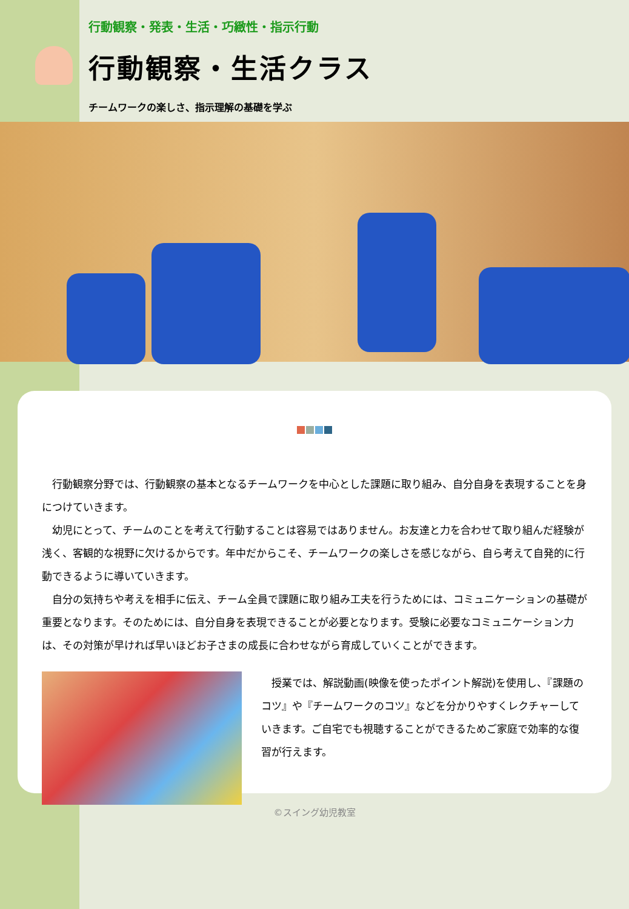行動観察・発表・生活・巧緻性・指示行動
行動観察・生活クラス
チームワークの楽しさ、指示理解の基礎を学ぶ
　行動観察分野では、行動観察の基本となるチームワークを中心とした課題に取り組み、自分自身を表現することを身につけていきます。
　幼児にとって、チームのことを考えて行動することは容易ではありません。お友達と力を合わせて取り組んだ経験が浅く、客観的な視野に欠けるからです。年中だからこそ、チームワークの楽しさを感じながら、自ら考えて自発的に行動できるように導いていきます。
　自分の気持ちや考えを相手に伝え、チーム全員で課題に取り組み工夫を行うためには、コミュニケーションの基礎が重要となります。そのためには、自分自身を表現できることが必要となります。受験に必要なコミュニケーション力は、その対策が早ければ早いほどお子さまの成長に合わせながら育成していくことができます。
　授業では、解説動画(映像を使ったポイント解説)を使用し、『課題のコツ』や『チームワークのコツ』などを分かりやすくレクチャーしていきます。ご自宅でも視聴することができるためご家庭で効率的な復習が行えます。
©スイング幼児教室